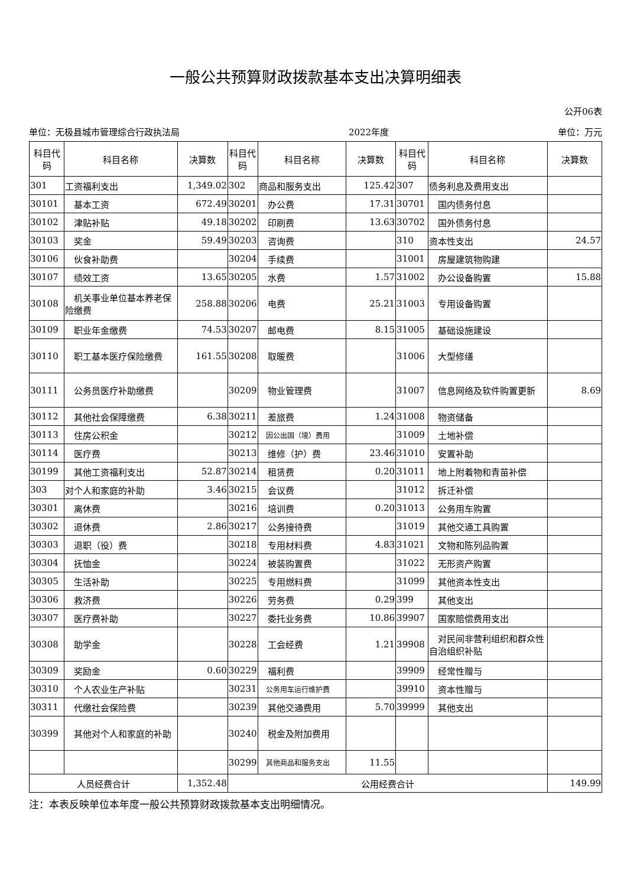一般公共预算财政拨款基本支出决算明细表
公开06表
单位：无极县城市管理综合行政执法局 2022年度 单位：万元
| 科目代码 | 科目名称 | 决算数 | 科目代码 | 科目名称 | 决算数 | 科目代码 | 科目名称 | 决算数 |
| --- | --- | --- | --- | --- | --- | --- | --- | --- |
| 301 | 工资福利支出 | 1,349.02 | 302 | 商品和服务支出 | 125.42 | 307 | 债务利息及费用支出 | |
| 30101 | 基本工资 | 672.49 | 30201 | 办公费 | 17.31 | 30701 | 国内债务付息 | |
| 30102 | 津贴补贴 | 49.18 | 30202 | 印刷费 | 13.63 | 30702 | 国外债务付息 | |
| 30103 | 奖金 | 59.49 | 30203 | 咨询费 | | 310 | 资本性支出 | 24.57 |
| 30106 | 伙食补助费 | | 30204 | 手续费 | | 31001 | 房屋建筑物购建 | |
| 30107 | 绩效工资 | 13.65 | 30205 | 水费 | 1.57 | 31002 | 办公设备购置 | 15.88 |
| 30108 | 机关事业单位基本养老保险缴费 | 258.88 | 30206 | 电费 | 25.21 | 31003 | 专用设备购置 | |
| 30109 | 职业年金缴费 | 74.53 | 30207 | 邮电费 | 8.15 | 31005 | 基础设施建设 | |
| 30110 | 职工基本医疗保险缴费 | 161.55 | 30208 | 取暖费 | | 31006 | 大型修缮 | |
| 30111 | 公务员医疗补助缴费 | | 30209 | 物业管理费 | | 31007 | 信息网络及软件购置更新 | 8.69 |
| 30112 | 其他社会保障缴费 | 6.38 | 30211 | 差旅费 | 1.24 | 31008 | 物资储备 | |
| 30113 | 住房公积金 | | 30212 | 因公出国（境）费用 | | 31009 | 土地补偿 | |
| 30114 | 医疗费 | | 30213 | 维修（护）费 | 23.46 | 31010 | 安置补助 | |
| 30199 | 其他工资福利支出 | 52.87 | 30214 | 租赁费 | 0.20 | 31011 | 地上附着物和青苗补偿 | |
| 303 | 对个人和家庭的补助 | 3.46 | 30215 | 会议费 | | 31012 | 拆迁补偿 | |
| 30301 | 离休费 | | 30216 | 培训费 | 0.20 | 31013 | 公务用车购置 | |
| 30302 | 退休费 | 2.86 | 30217 | 公务接待费 | | 31019 | 其他交通工具购置 | |
| 30303 | 退职（役）费 | | 30218 | 专用材料费 | 4.83 | 31021 | 文物和陈列品购置 | |
| 30304 | 抚恤金 | | 30224 | 被装购置费 | | 31022 | 无形资产购置 | |
| 30305 | 生活补助 | | 30225 | 专用燃料费 | | 31099 | 其他资本性支出 | |
| 30306 | 救济费 | | 30226 | 劳务费 | 0.29 | 399 | 其他支出 | |
| 30307 | 医疗费补助 | | 30227 | 委托业务费 | 10.86 | 39907 | 国家赔偿费用支出 | |
| 30308 | 助学金 | | 30228 | 工会经费 | 1.21 | 39908 | 对民间非营利组织和群众性自治组织补贴 | |
| 30309 | 奖励金 | 0.60 | 30229 | 福利费 | | 39909 | 经常性赠与 | |
| 30310 | 个人农业生产补贴 | | 30231 | 公务用车运行维护费 | | 39910 | 资本性赠与 | |
| 30311 | 代缴社会保险费 | | 30239 | 其他交通费用 | 5.70 | 39999 | 其他支出 | |
| 30399 | 其他对个人和家庭的补助 | | 30240 | 税金及附加费用 | | | | |
| | | | 30299 | 其他商品和服务支出 | 11.55 | | | |
| 人员经费合计 | | 1,352.48 | 公用经费合计 | | | | | 149.99 |
注：本表反映单位本年度一般公共预算财政拨款基本支出明细情况。